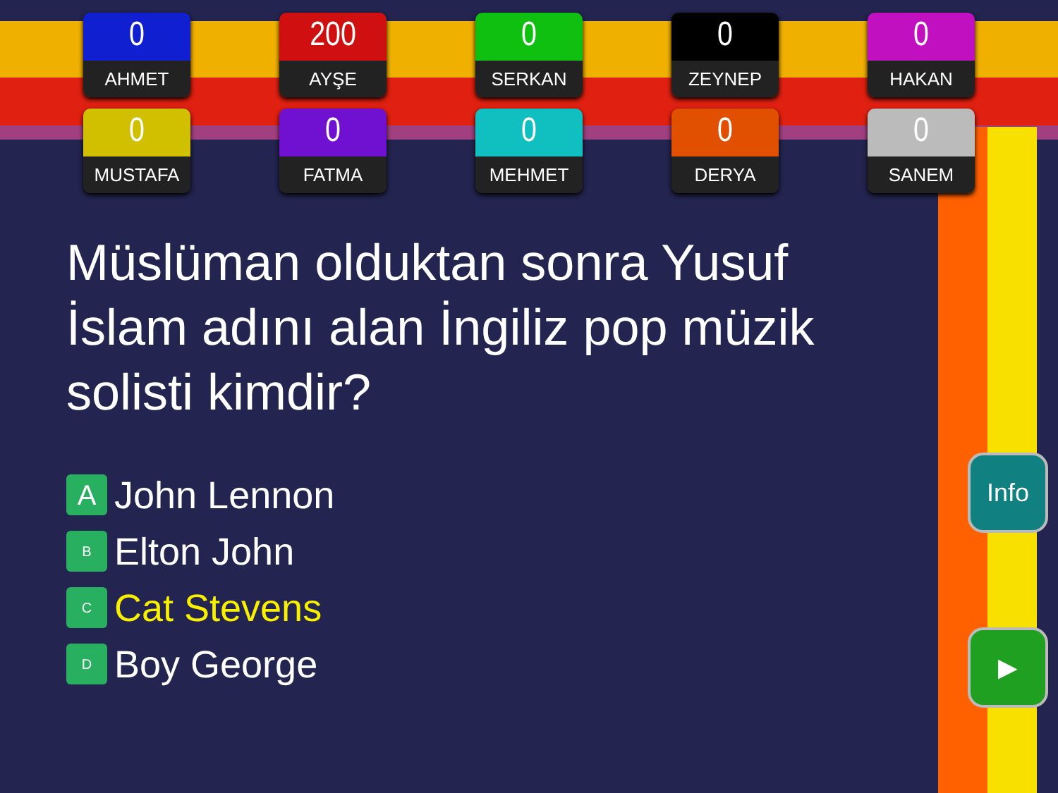0
AHMET
200
AYŞE
0
SERKAN
0
ZEYNEP
0
HAKAN
0
MUSTAFA
0
FATMA
0
MEHMET
0
DERYA
0
SANEM
Müslüman olduktan sonra Yusuf İslam adını alan İngiliz pop müzik solisti kimdir?
A John Lennon
B Elton John
C Cat Stevens
D Boy George
Info
▶